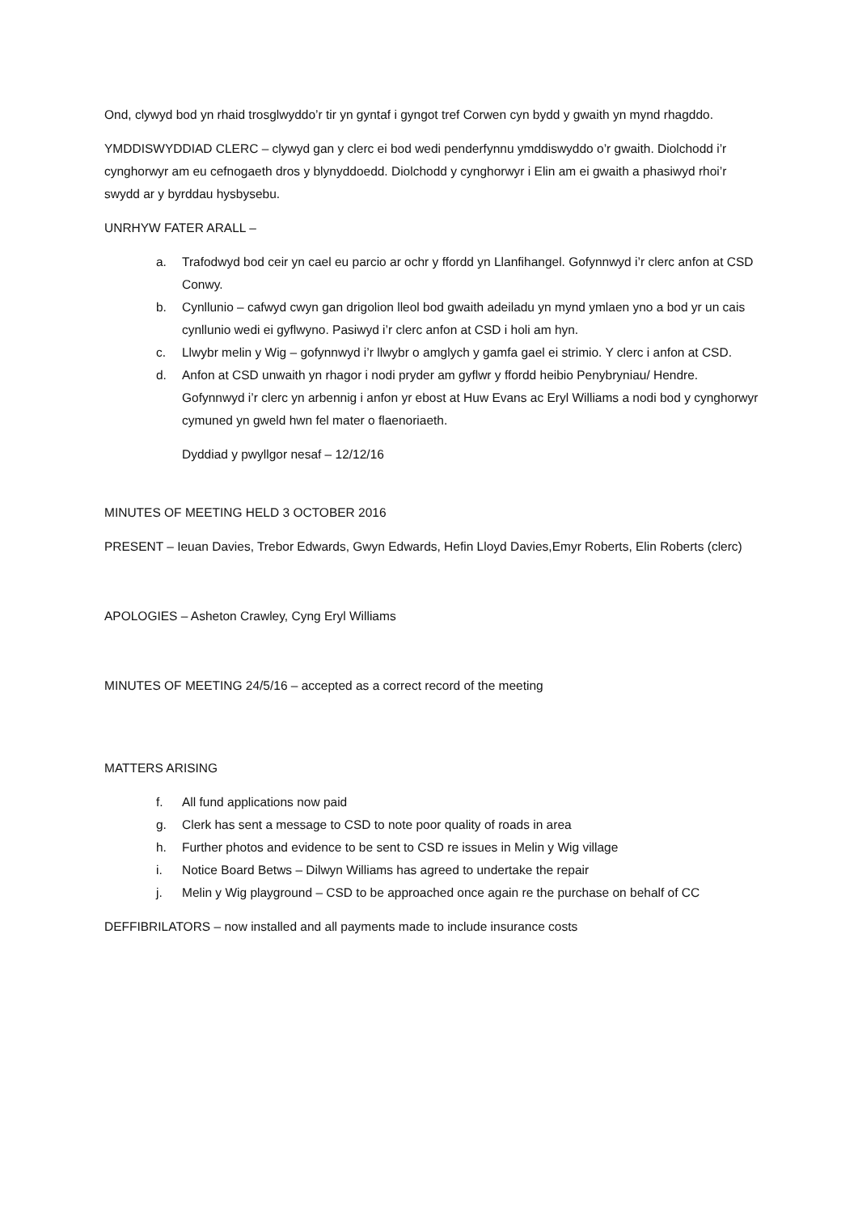Ond, clywyd bod yn rhaid trosglwyddo’r tir yn gyntaf i gyngot tref Corwen cyn bydd y gwaith yn mynd rhagddo.
YMDDISWYDDIAD CLERC – clywyd gan y clerc ei bod wedi penderfynnu ymddiswyddo o’r gwaith. Diolchodd i’r cynghorwyr am eu cefnogaeth dros y blynyddoedd. Diolchodd y cynghorwyr i Elin am ei gwaith a phasiwyd rhoi’r swydd ar y byrddau hysbysebu.
UNRHYW FATER ARALL –
a. Trafodwyd bod ceir yn cael eu parcio ar ochr y ffordd yn Llanfihangel. Gofynnwyd i’r clerc anfon at CSD Conwy.
b. Cynllunio – cafwyd cwyn gan drigolion lleol bod gwaith adeiladu yn mynd ymlaen yno a bod yr un cais cynllunio wedi ei gyflwyno. Pasiwyd i’r clerc anfon at CSD i holi am hyn.
c. Llwybr melin y Wig – gofynnwyd i’r llwybr o amglych y gamfa gael ei strimio. Y clerc i anfon at CSD.
d. Anfon at CSD unwaith yn rhagor i nodi pryder am gyflwr y ffordd heibio Penybryniau/ Hendre. Gofynnwyd i’r clerc yn arbennig i anfon yr ebost at Huw Evans ac Eryl Williams a nodi bod y cynghorwyr cymuned yn gweld hwn fel mater o flaenoriaeth.
Dyddiad y pwyllgor nesaf – 12/12/16
MINUTES OF MEETING HELD 3 OCTOBER 2016
PRESENT – Ieuan Davies, Trebor Edwards, Gwyn Edwards, Hefin Lloyd Davies,Emyr Roberts, Elin Roberts (clerc)
APOLOGIES – Asheton Crawley, Cyng Eryl Williams
MINUTES OF MEETING 24/5/16 – accepted as a correct record of the meeting
MATTERS ARISING
f. All fund applications now paid
g. Clerk has sent a message to CSD to note poor quality of roads in area
h. Further photos and evidence to be sent to CSD re issues in Melin y Wig village
i. Notice Board Betws – Dilwyn Williams has agreed to undertake the repair
j. Melin y Wig playground – CSD to be approached once again re the purchase on behalf of CC
DEFFIBRILATORS – now installed and all payments made to include insurance costs